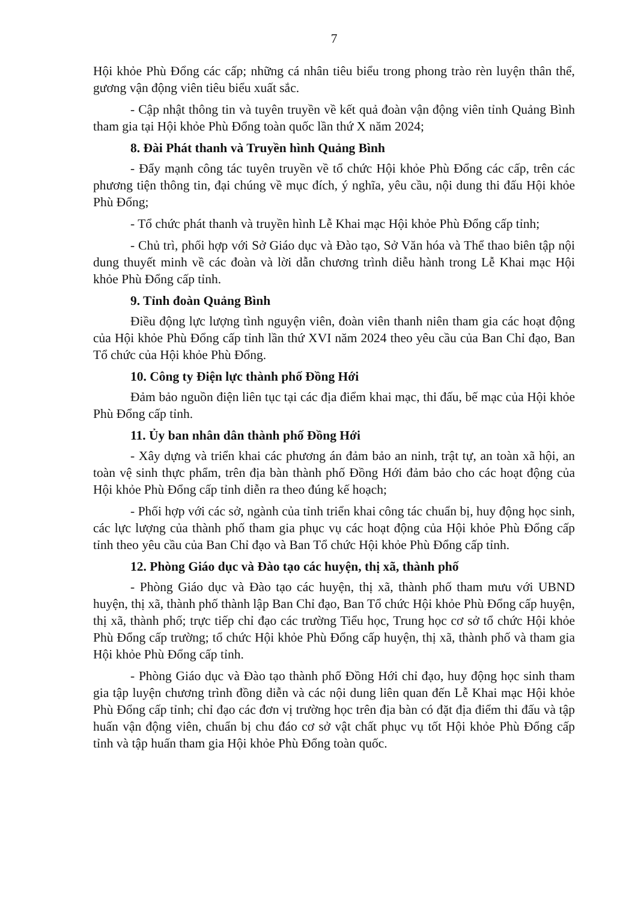7
Hội khỏe Phù Đổng các cấp; những cá nhân tiêu biểu trong phong trào rèn luyện thân thể, gương vận động viên tiêu biểu xuất sắc.
- Cập nhật thông tin và tuyên truyền về kết quả đoàn vận động viên tỉnh Quảng Bình tham gia tại Hội khỏe Phù Đổng toàn quốc lần thứ X năm 2024;
8. Đài Phát thanh và Truyền hình Quảng Bình
- Đẩy mạnh công tác tuyên truyền về tổ chức Hội khỏe Phù Đổng các cấp, trên các phương tiện thông tin, đại chúng về mục đích, ý nghĩa, yêu cầu, nội dung thi đấu Hội khỏe Phù Đổng;
- Tổ chức phát thanh và truyền hình Lễ Khai mạc Hội khỏe Phù Đổng cấp tỉnh;
- Chủ trì, phối hợp với Sở Giáo dục và Đào tạo, Sở Văn hóa và Thể thao biên tập nội dung thuyết minh về các đoàn và lời dẫn chương trình diễu hành trong Lễ Khai mạc Hội khỏe Phù Đổng cấp tỉnh.
9. Tỉnh đoàn Quảng Bình
Điều động lực lượng tình nguyện viên, đoàn viên thanh niên tham gia các hoạt động của Hội khỏe Phù Đổng cấp tỉnh lần thứ XVI năm 2024 theo yêu cầu của Ban Chỉ đạo, Ban Tổ chức của Hội khỏe Phù Đổng.
10. Công ty Điện lực thành phố Đồng Hới
Đảm bảo nguồn điện liên tục tại các địa điểm khai mạc, thi đấu, bế mạc của Hội khỏe Phù Đổng cấp tỉnh.
11. Ủy ban nhân dân thành phố Đồng Hới
- Xây dựng và triển khai các phương án đảm bảo an ninh, trật tự, an toàn xã hội, an toàn vệ sinh thực phẩm, trên địa bàn thành phố Đồng Hới đảm bảo cho các hoạt động của Hội khỏe Phù Đổng cấp tỉnh diễn ra theo đúng kế hoạch;
- Phối hợp với các sở, ngành của tỉnh triển khai công tác chuẩn bị, huy động học sinh, các lực lượng của thành phố tham gia phục vụ các hoạt động của Hội khỏe Phù Đổng cấp tỉnh theo yêu cầu của Ban Chỉ đạo và Ban Tổ chức Hội khỏe Phù Đổng cấp tỉnh.
12. Phòng Giáo dục và Đào tạo các huyện, thị xã, thành phố
- Phòng Giáo dục và Đào tạo các huyện, thị xã, thành phố tham mưu với UBND huyện, thị xã, thành phố thành lập Ban Chỉ đạo, Ban Tổ chức Hội khỏe Phù Đổng cấp huyện, thị xã, thành phố; trực tiếp chỉ đạo các trường Tiểu học, Trung học cơ sở tổ chức Hội khỏe Phù Đổng cấp trường; tổ chức Hội khỏe Phù Đổng cấp huyện, thị xã, thành phố và tham gia Hội khỏe Phù Đổng cấp tỉnh.
- Phòng Giáo dục và Đào tạo thành phố Đồng Hới chỉ đạo, huy động học sinh tham gia tập luyện chương trình đồng diễn và các nội dung liên quan đến Lễ Khai mạc Hội khỏe Phù Đổng cấp tỉnh; chỉ đạo các đơn vị trường học trên địa bàn có đặt địa điểm thi đấu và tập huấn vận động viên, chuẩn bị chu đáo cơ sở vật chất phục vụ tốt Hội khỏe Phù Đổng cấp tỉnh và tập huấn tham gia Hội khỏe Phù Đổng toàn quốc.